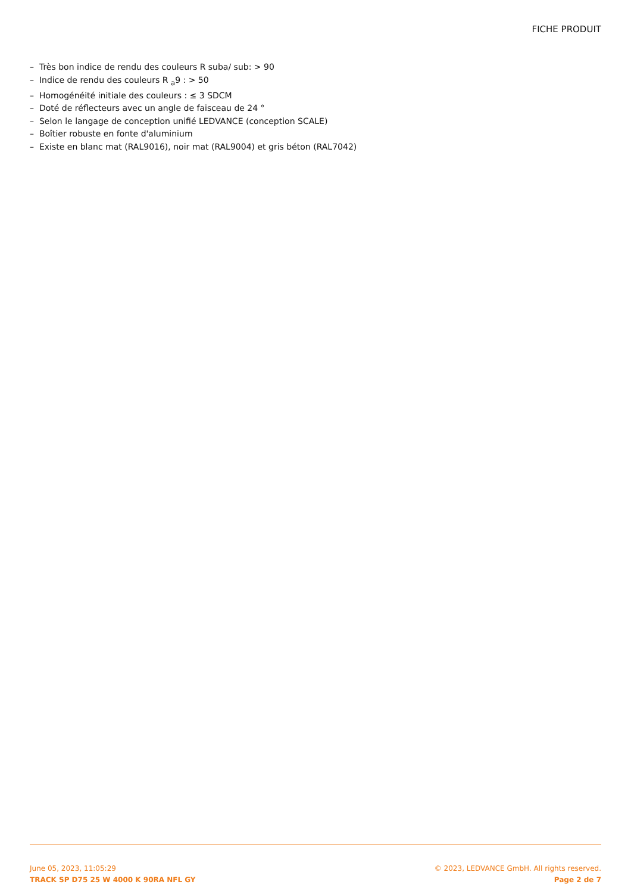FICHE PRODUIT
– Très bon indice de rendu des couleurs R suba/ sub: > 90
– Indice de rendu des couleurs R <sub>a</sub>9 : > 50
– Homogénéité initiale des couleurs : ≤ 3 SDCM
– Doté de réflecteurs avec un angle de faisceau de 24 °
– Selon le langage de conception unifié LEDVANCE (conception SCALE)
– Boîtier robuste en fonte d'aluminium
– Existe en blanc mat (RAL9016), noir mat (RAL9004) et gris béton (RAL7042)
June 05, 2023, 11:05:29
TRACK SP D75 25 W 4000 K 90RA NFL GY
© 2023, LEDVANCE GmbH. All rights reserved.
Page 2 de 7